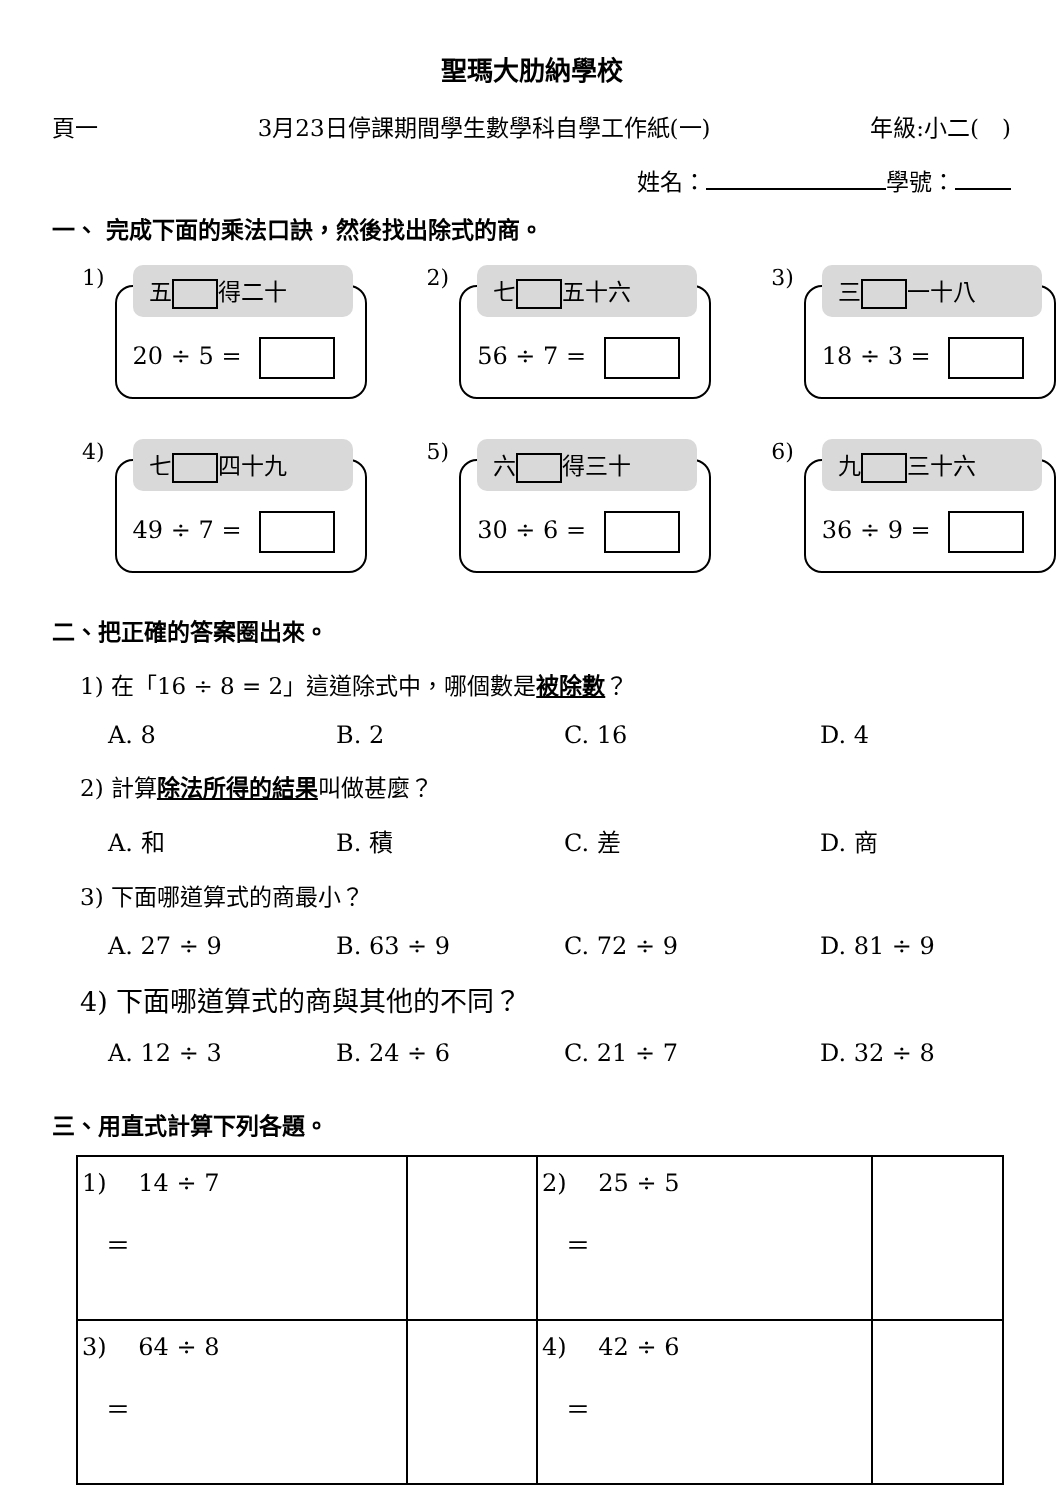聖瑪大肋納學校
頁一 3月23日停課期間學生數學科自學工作紙(一) 年級:小二(　)
姓名： 學號：
一、 完成下面的乘法口訣，然後找出除式的商。
1)
五 得二十
20 ÷ 5 =
2)
七 五十六
56 ÷ 7 =
3)
三 一十八
18 ÷ 3 =
4)
七 四十九
49 ÷ 7 =
5)
六 得三十
30 ÷ 6 =
6)
九 三十六
36 ÷ 9 =
二、把正確的答案圈出來。
1) 在「16 ÷ 8 = 2」這道除式中，哪個數是被除數？
A. 8 B. 2 C. 16 D. 4
2) 計算除法所得的結果叫做甚麼？
A. 和 B. 積 C. 差 D. 商
3) 下面哪道算式的商最小？
A. 27 ÷ 9 B. 63 ÷ 9 C. 72 ÷ 9 D. 81 ÷ 9
4) 下面哪道算式的商與其他的不同？
A. 12 ÷ 3 B. 24 ÷ 6 C. 21 ÷ 7 D. 32 ÷ 8
三、用直式計算下列各題。
| 1) 14 ÷ 7 ＝ | | 2) 25 ÷ 5 ＝ | |
| 3) 64 ÷ 8 ＝ | | 4) 42 ÷ 6 ＝ | |